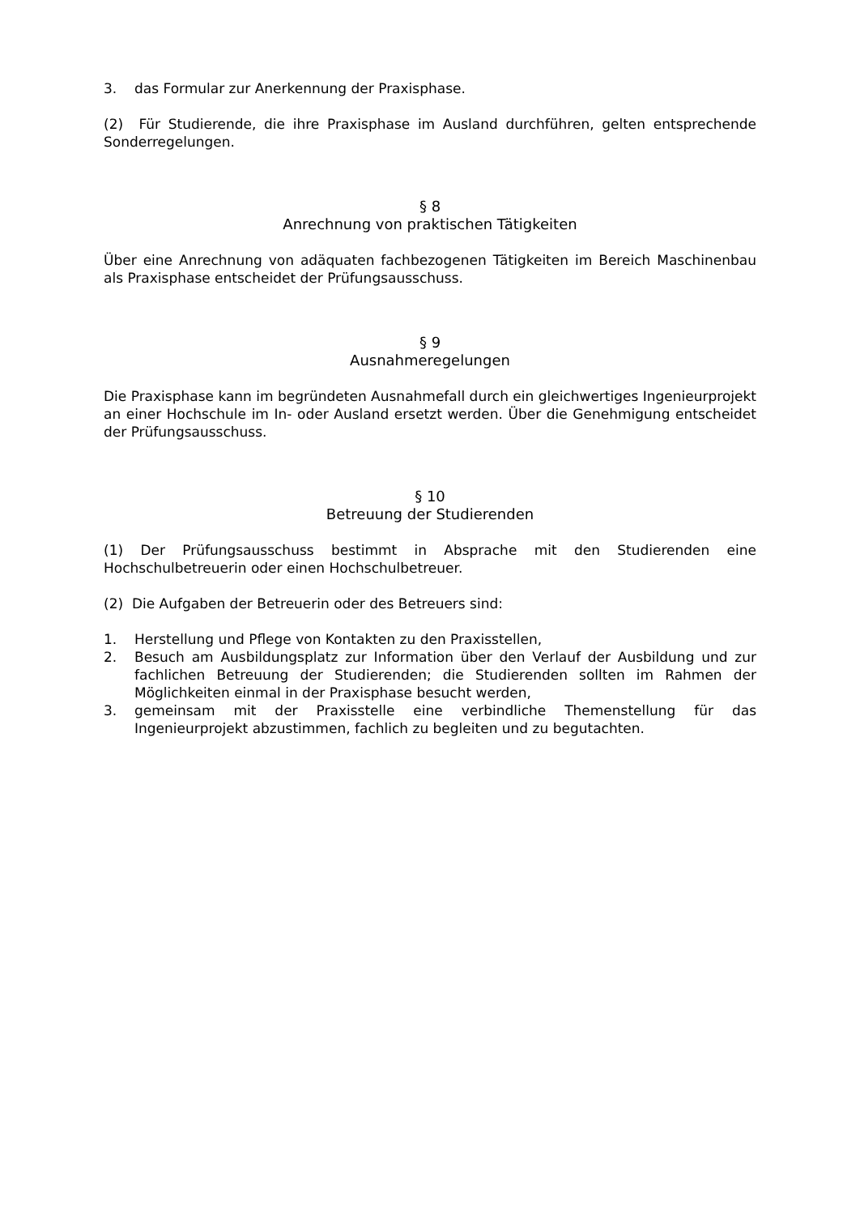3. das Formular zur Anerkennung der Praxisphase.
(2) Für Studierende, die ihre Praxisphase im Ausland durchführen, gelten entsprechende Sonderregelungen.
§ 8
Anrechnung von praktischen Tätigkeiten
Über eine Anrechnung von adäquaten fachbezogenen Tätigkeiten im Bereich Maschinenbau als Praxisphase entscheidet der Prüfungsausschuss.
§ 9
Ausnahmeregelungen
Die Praxisphase kann im begründeten Ausnahmefall durch ein gleichwertiges Ingenieurprojekt an einer Hochschule im In- oder Ausland ersetzt werden. Über die Genehmigung entscheidet der Prüfungsausschuss.
§ 10
Betreuung der Studierenden
(1) Der Prüfungsausschuss bestimmt in Absprache mit den Studierenden eine Hochschulbetreuerin oder einen Hochschulbetreuer.
(2) Die Aufgaben der Betreuerin oder des Betreuers sind:
1. Herstellung und Pflege von Kontakten zu den Praxisstellen,
2. Besuch am Ausbildungsplatz zur Information über den Verlauf der Ausbildung und zur fachlichen Betreuung der Studierenden; die Studierenden sollten im Rahmen der Möglichkeiten einmal in der Praxisphase besucht werden,
3. gemeinsam mit der Praxisstelle eine verbindliche Themenstellung für das Ingenieurprojekt abzustimmen, fachlich zu begleiten und zu begutachten.